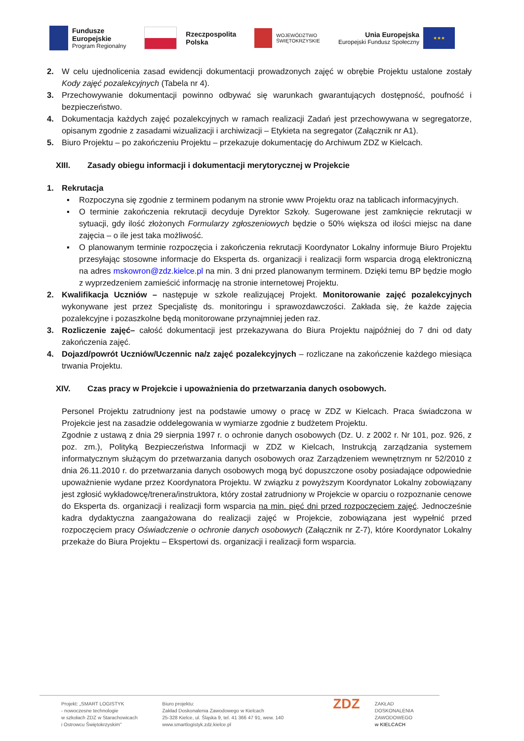Fundusze
Europejskie
Program Regionalny
Rzeczpospolita
Polska
WOJEWÓDZTWO
ŚWIĘTOKRZYSKIE
Unia Europejska
Europejski Fundusz Społeczny
★★★
2. W celu ujednolicenia zasad ewidencji dokumentacji prowadzonych zajęć w obrębie Projektu ustalone zostały Kody zajęć pozalekcyjnych (Tabela nr 4).
3. Przechowywanie dokumentacji powinno odbywać się warunkach gwarantujących dostępność, poufność i bezpieczeństwo.
4. Dokumentacja każdych zajęć pozalekcyjnych w ramach realizacji Zadań jest przechowywana w segregatorze, opisanym zgodnie z zasadami wizualizacji i archiwizacji – Etykieta na segregator (Załącznik nr A1).
5. Biuro Projektu – po zakończeniu Projektu – przekazuje dokumentację do Archiwum ZDZ w Kielcach.
XIII. Zasady obiegu informacji i dokumentacji merytorycznej w Projekcie
1. Rekrutacja
▪ Rozpoczyna się zgodnie z terminem podanym na stronie www Projektu oraz na tablicach informacyjnych.
▪ O terminie zakończenia rekrutacji decyduje Dyrektor Szkoły. Sugerowane jest zamknięcie rekrutacji w sytuacji, gdy ilość złożonych Formularzy zgłoszeniowych będzie o 50% większa od ilości miejsc na dane zajęcia – o ile jest taka możliwość.
▪ O planowanym terminie rozpoczęcia i zakończenia rekrutacji Koordynator Lokalny informuje Biuro Projektu przesyłając stosowne informacje do Eksperta ds. organizacji i realizacji form wsparcia drogą elektroniczną na adres mskowron@zdz.kielce.pl na min. 3 dni przed planowanym terminem. Dzięki temu BP będzie mogło z wyprzedzeniem zamieścić informację na stronie internetowej Projektu.
2. Kwalifikacja Uczniów – następuje w szkole realizującej Projekt. Monitorowanie zajęć pozalekcyjnych wykonywane jest przez Specjalistę ds. monitoringu i sprawozdawczości. Zakłada się, że każde zajęcia pozalekcyjne i pozaszkolne będą monitorowane przynajmniej jeden raz.
3. Rozliczenie zajęć– całość dokumentacji jest przekazywana do Biura Projektu najpóźniej do 7 dni od daty zakończenia zajęć.
4. Dojazd/powrót Uczniów/Uczennic na/z zajęć pozalekcyjnych – rozliczane na zakończenie każdego miesiąca trwania Projektu.
XIV. Czas pracy w Projekcie i upoważnienia do przetwarzania danych osobowych.
Personel Projektu zatrudniony jest na podstawie umowy o pracę w ZDZ w Kielcach. Praca świadczona w Projekcie jest na zasadzie oddelegowania w wymiarze zgodnie z budżetem Projektu.
Zgodnie z ustawą z dnia 29 sierpnia 1997 r. o ochronie danych osobowych (Dz. U. z 2002 r. Nr 101, poz. 926, z poz. zm.), Polityką Bezpieczeństwa Informacji w ZDZ w Kielcach, Instrukcją zarządzania systemem informatycznym służącym do przetwarzania danych osobowych oraz Zarządzeniem wewnętrznym nr 52/2010 z dnia 26.11.2010 r. do przetwarzania danych osobowych mogą być dopuszczone osoby posiadające odpowiednie upoważnienie wydane przez Koordynatora Projektu. W związku z powyższym Koordynator Lokalny zobowiązany jest zgłosić wykładowcę/trenera/instruktora, który został zatrudniony w Projekcie w oparciu o rozpoznanie cenowe do Eksperta ds. organizacji i realizacji form wsparcia na min. pięć dni przed rozpoczęciem zajęć. Jednocześnie kadra dydaktyczna zaangażowana do realizacji zajęć w Projekcie, zobowiązana jest wypełnić przed rozpoczęciem pracy Oświadczenie o ochronie danych osobowych (Załącznik nr Z-7), które Koordynator Lokalny przekaże do Biura Projektu – Ekspertowi ds. organizacji i realizacji form wsparcia.
Projekt: „SMART LOGISTYK
- nowoczesne technologie
w szkołach ZDZ w Starachowicach
i Ostrowcu Świętokrzyskim”
Biuro projektu:
Zakład Doskonalenia Zawodowego w Kielcach
25-328 Kielce, ul. Śląska 9, tel. 41 366 47 91, wew. 140
www.smartlogistyk.zdz.kielce.pl
ZDZ
ZAKŁAD
DOSKONALENIA
ZAWODOWEGO
w KIELCACH